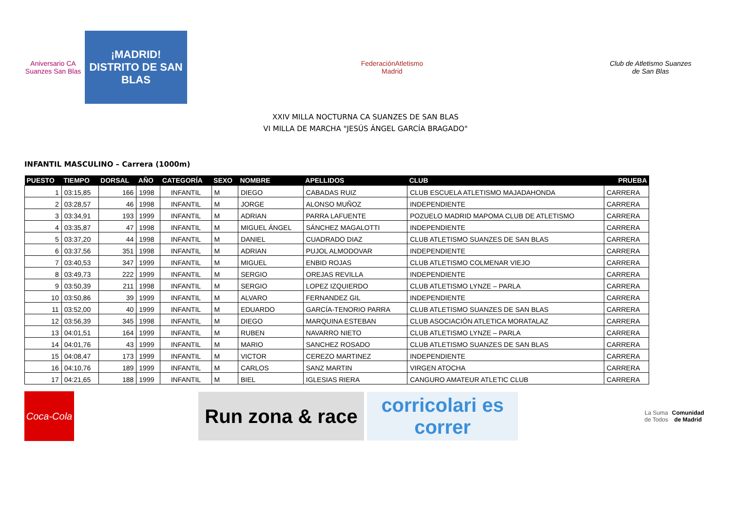Aniversario CA Suanzes San Blas
¡MADRID!
DISTRITO DE SAN BLAS
FederaciónAtletismo
Madrid
Club de Atletismo Suanzes
de San Blas
XXIV MILLA NOCTURNA CA SUANZES DE SAN BLAS
VI MILLA DE MARCHA "JESÚS ÁNGEL GARCÍA BRAGADO"
INFANTIL MASCULINO – Carrera (1000m)
| PUESTO | TIEMPO | DORSAL | AÑO | CATEGORÍA | SEXO | NOMBRE | APELLIDOS | CLUB | PRUEBA |
| --- | --- | --- | --- | --- | --- | --- | --- | --- | --- |
| 1 | 03:15,85 | 166 | 1998 | INFANTIL | M | DIEGO | CABADAS RUIZ | CLUB ESCUELA ATLETISMO MAJADAHONDA | CARRERA |
| 2 | 03:28,57 | 46 | 1998 | INFANTIL | M | JORGE | ALONSO MUÑOZ | INDEPENDIENTE | CARRERA |
| 3 | 03:34,91 | 193 | 1999 | INFANTIL | M | ADRIAN | PARRA LAFUENTE | POZUELO MADRID MAPOMA CLUB DE ATLETISMO | CARRERA |
| 4 | 03:35,87 | 47 | 1998 | INFANTIL | M | MIGUEL ÁNGEL | SÁNCHEZ MAGALOTTI | INDEPENDIENTE | CARRERA |
| 5 | 03:37,20 | 44 | 1998 | INFANTIL | M | DANIEL | CUADRADO DIAZ | CLUB ATLETISMO SUANZES DE SAN BLAS | CARRERA |
| 6 | 03:37,56 | 351 | 1998 | INFANTIL | M | ADRIAN | PUJOL ALMODOVAR | INDEPENDIENTE | CARRERA |
| 7 | 03:40,53 | 347 | 1999 | INFANTIL | M | MIGUEL | ENBID ROJAS | CLUB ATLETISMO COLMENAR VIEJO | CARRERA |
| 8 | 03:49,73 | 222 | 1999 | INFANTIL | M | SERGIO | OREJAS REVILLA | INDEPENDIENTE | CARRERA |
| 9 | 03:50,39 | 211 | 1998 | INFANTIL | M | SERGIO | LOPEZ IZQUIERDO | CLUB ATLETISMO LYNZE – PARLA | CARRERA |
| 10 | 03:50,86 | 39 | 1999 | INFANTIL | M | ALVARO | FERNANDEZ GIL | INDEPENDIENTE | CARRERA |
| 11 | 03:52,00 | 40 | 1999 | INFANTIL | M | EDUARDO | GARCÍA-TENORIO PARRA | CLUB ATLETISMO SUANZES DE SAN BLAS | CARRERA |
| 12 | 03:56,39 | 345 | 1998 | INFANTIL | M | DIEGO | MARQUINA ESTEBAN | CLUB ASOCIACIÓN ATLETICA MORATALAZ | CARRERA |
| 13 | 04:01,51 | 164 | 1999 | INFANTIL | M | RUBEN | NAVARRO NIETO | CLUB ATLETISMO LYNZE – PARLA | CARRERA |
| 14 | 04:01,76 | 43 | 1999 | INFANTIL | M | MARIO | SANCHEZ ROSADO | CLUB ATLETISMO SUANZES DE SAN BLAS | CARRERA |
| 15 | 04:08,47 | 173 | 1999 | INFANTIL | M | VICTOR | CEREZO MARTINEZ | INDEPENDIENTE | CARRERA |
| 16 | 04:10,76 | 189 | 1999 | INFANTIL | M | CARLOS | SANZ MARTIN | VIRGEN ATOCHA | CARRERA |
| 17 | 04:21,65 | 188 | 1999 | INFANTIL | M | BIEL | IGLESIAS RIERA | CANGURO AMATEUR ATLETIC CLUB | CARRERA |
Coca-Cola
Run zona & race
corricolari es correr
La Suma de Todos
Comunidad de Madrid